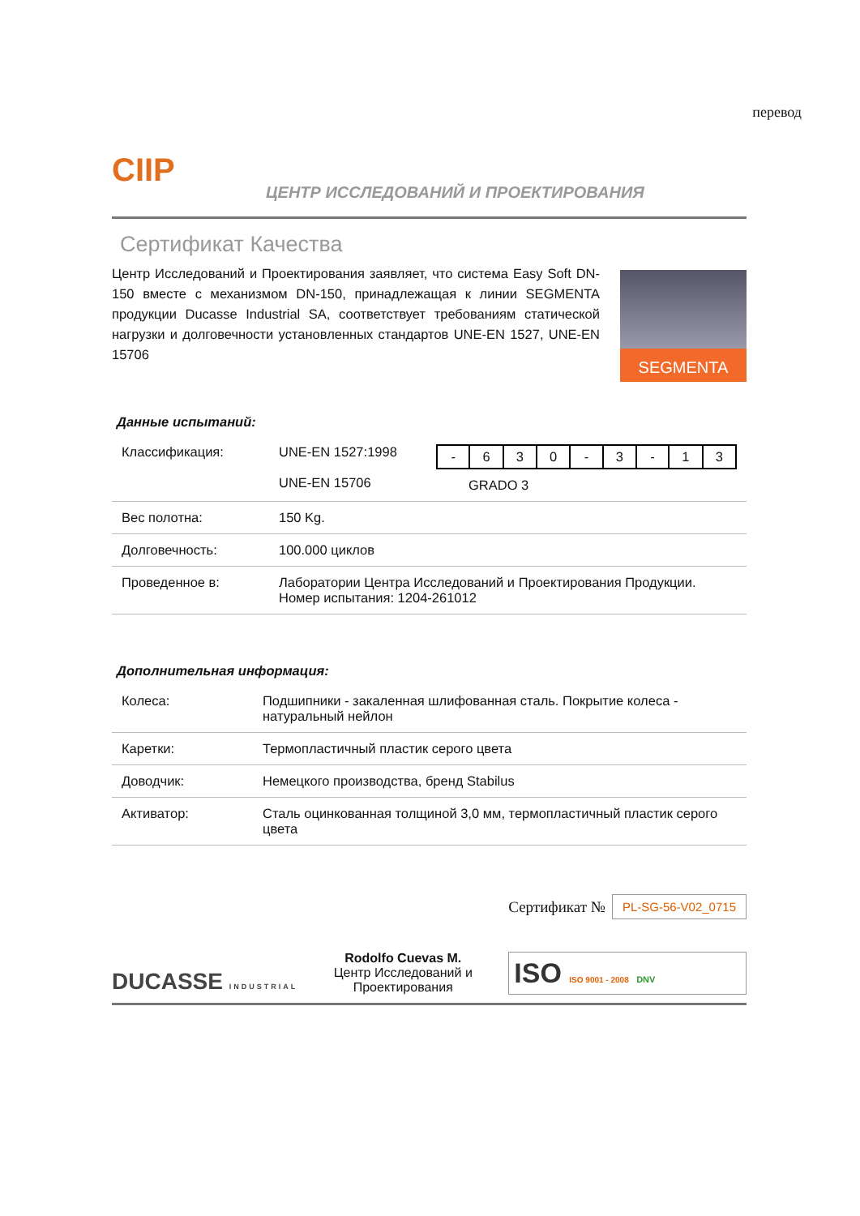перевод
CIIP
ЦЕНТР ИССЛЕДОВАНИЙ И ПРОЕКТИРОВАНИЯ
Сертификат Качества
Центр Исследований и Проектирования заявляет, что система Easy Soft DN-150 вместе с механизмом DN-150, принадлежащая к линии SEGMENTA продукции Ducasse Industrial SA, соответствует требованиям статической нагрузки и долговечности установленных стандартов UNE-EN 1527, UNE-EN 15706
SEGMENTA
Данные испытаний:
| Классификация: | UNE-EN 1527:1998 UNE-EN 15706 | / - / 6 / 3 / 0 / - / 3 / - / 1 / 3 / GRADO 3 |
| Вес полотна: | 150 Kg. | |
| Долговечность: | 100.000 циклов | |
| Проведенное в: | Лаборатории Центра Исследований и Проектирования Продукции. Номер испытания: 1204-261012 | |
Дополнительная информация:
| Колеса: | Подшипники - закаленная шлифованная сталь. Покрытие колеса - натуральный нейлон |
| Каретки: | Термопластичный пластик серого цвета |
| Доводчик: | Немецкого производства, бренд Stabilus |
| Активатор: | Сталь оцинкованная толщиной 3,0 мм, термопластичный пластик серого цвета |
DUCASSE INDUSTRIAL
Rodolfo Cuevas M.
Центр Исследований и
Проектирования
Сертификат № PL-SG-56-V02_0715
ISO ISO 9001 - 2008 DNV